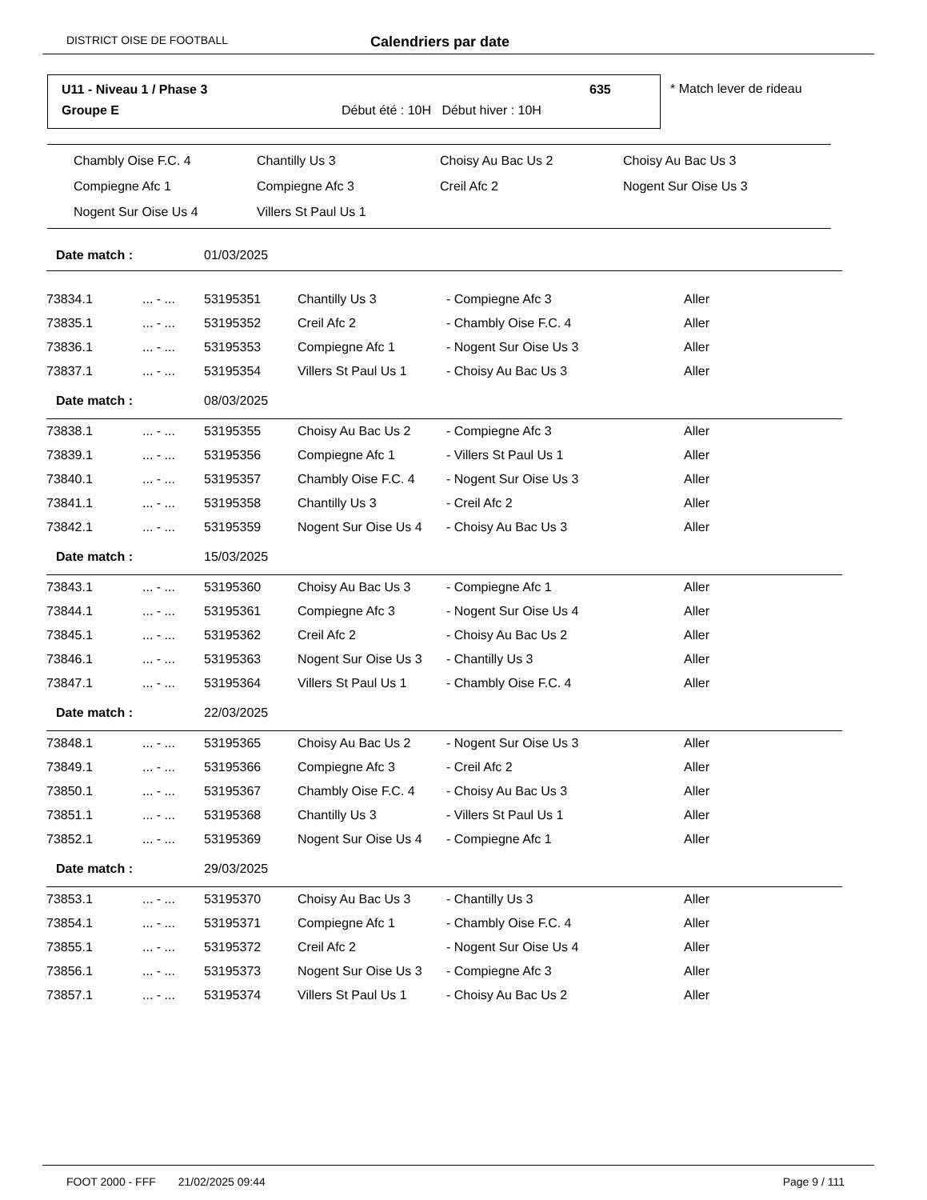DISTRICT OISE DE FOOTBALL Calendriers par date
U11 - Niveau 1 / Phase 3 635
Groupe E
Début été : 10H Début hiver : 10H
* Match lever de rideau
| Chambly Oise F.C. 4 | Chantilly Us 3 | Choisy Au Bac Us 2 | Choisy Au Bac Us 3 |
| Compiegne Afc 1 | Compiegne Afc 3 | Creil Afc 2 | Nogent Sur Oise Us 3 |
| Nogent Sur Oise Us 4 | Villers St Paul Us 1 | | |
| Date match : | | 01/03/2025 | | | |
| 73834.1 | ... - ... | 53195351 | Chantilly Us 3 | - Compiegne Afc 3 | Aller |
| 73835.1 | ... - ... | 53195352 | Creil Afc 2 | - Chambly Oise F.C. 4 | Aller |
| 73836.1 | ... - ... | 53195353 | Compiegne Afc 1 | - Nogent Sur Oise Us 3 | Aller |
| 73837.1 | ... - ... | 53195354 | Villers St Paul Us 1 | - Choisy Au Bac Us 3 | Aller |
| Date match : | | 08/03/2025 | | | |
| 73838.1 | ... - ... | 53195355 | Choisy Au Bac Us 2 | - Compiegne Afc 3 | Aller |
| 73839.1 | ... - ... | 53195356 | Compiegne Afc 1 | - Villers St Paul Us 1 | Aller |
| 73840.1 | ... - ... | 53195357 | Chambly Oise F.C. 4 | - Nogent Sur Oise Us 3 | Aller |
| 73841.1 | ... - ... | 53195358 | Chantilly Us 3 | - Creil Afc 2 | Aller |
| 73842.1 | ... - ... | 53195359 | Nogent Sur Oise Us 4 | - Choisy Au Bac Us 3 | Aller |
| Date match : | | 15/03/2025 | | | |
| 73843.1 | ... - ... | 53195360 | Choisy Au Bac Us 3 | - Compiegne Afc 1 | Aller |
| 73844.1 | ... - ... | 53195361 | Compiegne Afc 3 | - Nogent Sur Oise Us 4 | Aller |
| 73845.1 | ... - ... | 53195362 | Creil Afc 2 | - Choisy Au Bac Us 2 | Aller |
| 73846.1 | ... - ... | 53195363 | Nogent Sur Oise Us 3 | - Chantilly Us 3 | Aller |
| 73847.1 | ... - ... | 53195364 | Villers St Paul Us 1 | - Chambly Oise F.C. 4 | Aller |
| Date match : | | 22/03/2025 | | | |
| 73848.1 | ... - ... | 53195365 | Choisy Au Bac Us 2 | - Nogent Sur Oise Us 3 | Aller |
| 73849.1 | ... - ... | 53195366 | Compiegne Afc 3 | - Creil Afc 2 | Aller |
| 73850.1 | ... - ... | 53195367 | Chambly Oise F.C. 4 | - Choisy Au Bac Us 3 | Aller |
| 73851.1 | ... - ... | 53195368 | Chantilly Us 3 | - Villers St Paul Us 1 | Aller |
| 73852.1 | ... - ... | 53195369 | Nogent Sur Oise Us 4 | - Compiegne Afc 1 | Aller |
| Date match : | | 29/03/2025 | | | |
| 73853.1 | ... - ... | 53195370 | Choisy Au Bac Us 3 | - Chantilly Us 3 | Aller |
| 73854.1 | ... - ... | 53195371 | Compiegne Afc 1 | - Chambly Oise F.C. 4 | Aller |
| 73855.1 | ... - ... | 53195372 | Creil Afc 2 | - Nogent Sur Oise Us 4 | Aller |
| 73856.1 | ... - ... | 53195373 | Nogent Sur Oise Us 3 | - Compiegne Afc 3 | Aller |
| 73857.1 | ... - ... | 53195374 | Villers St Paul Us 1 | - Choisy Au Bac Us 2 | Aller |
FOOT 2000 - FFF 21/02/2025 09:44 Page 9 / 111